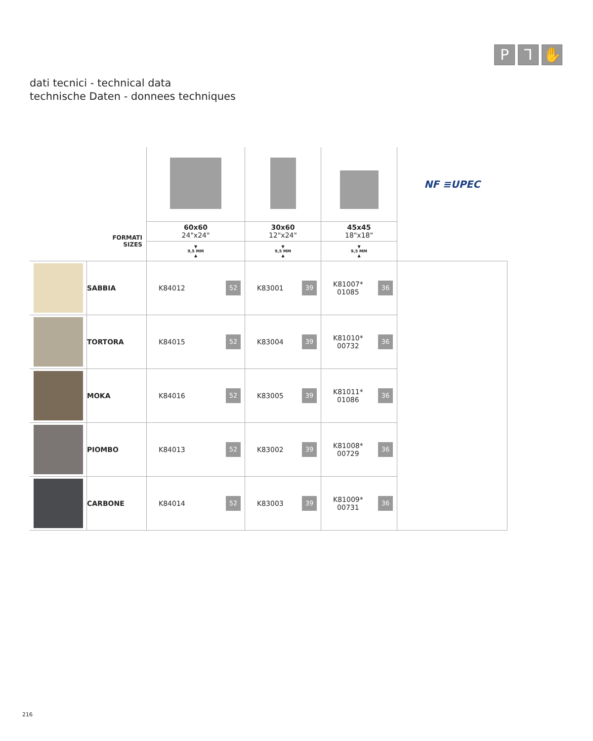P ⅂ ✋
dati tecnici - technical data
technische Daten - donnees techniques
| | | | | | NF ≡UPEC |
| FORMATI SIZES | | 60x60 24"x24" | 30x60 12"x24" | 45x45 18"x18" | |
| | | ▼ 9,5 MM ▲ | ▼ 9,5 MM ▲ | ▼ 9,5 MM ▲ | |
| | SABBIA | K84012 52 | K83001 39 | K81007* 01085 36 | |
| | TORTORA | K84015 52 | K83004 39 | K81010* 00732 36 | |
| | MOKA | K84016 52 | K83005 39 | K81011* 01086 36 | |
| | PIOMBO | K84013 52 | K83002 39 | K81008* 00729 36 | |
| | CARBONE | K84014 52 | K83003 39 | K81009* 00731 36 | |
216